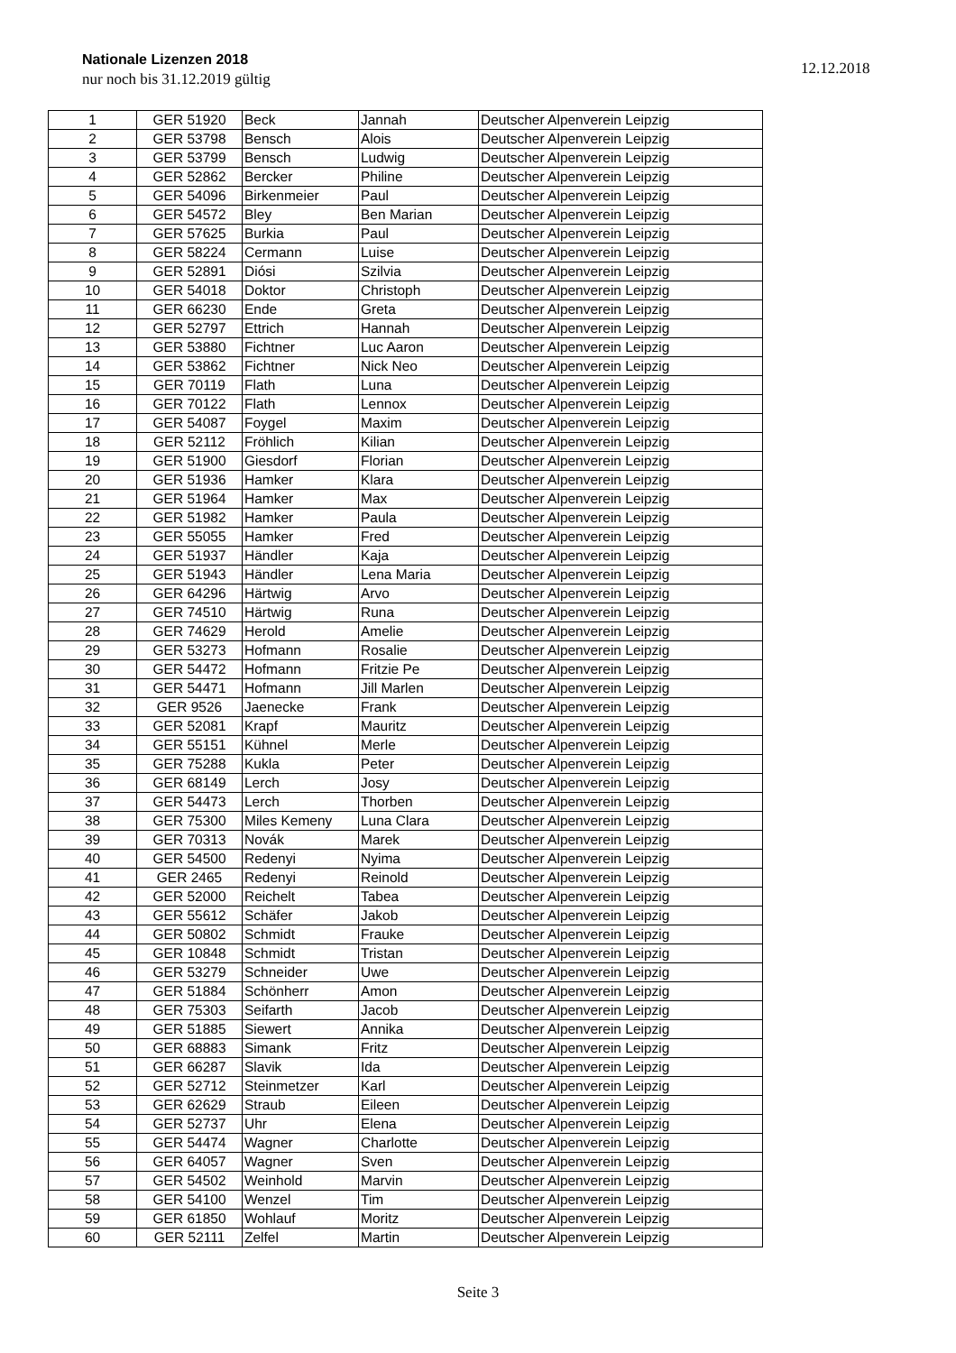Nationale Lizenzen 2018
nur noch bis 31.12.2019 gültig
12.12.2018
| 1 | GER 51920 | Beck | Jannah | Deutscher Alpenverein Leipzig |
| 2 | GER 53798 | Bensch | Alois | Deutscher Alpenverein Leipzig |
| 3 | GER 53799 | Bensch | Ludwig | Deutscher Alpenverein Leipzig |
| 4 | GER 52862 | Bercker | Philine | Deutscher Alpenverein Leipzig |
| 5 | GER 54096 | Birkenmeier | Paul | Deutscher Alpenverein Leipzig |
| 6 | GER 54572 | Bley | Ben Marian | Deutscher Alpenverein Leipzig |
| 7 | GER 57625 | Burkia | Paul | Deutscher Alpenverein Leipzig |
| 8 | GER 58224 | Cermann | Luise | Deutscher Alpenverein Leipzig |
| 9 | GER 52891 | Diósi | Szilvia | Deutscher Alpenverein Leipzig |
| 10 | GER 54018 | Doktor | Christoph | Deutscher Alpenverein Leipzig |
| 11 | GER 66230 | Ende | Greta | Deutscher Alpenverein Leipzig |
| 12 | GER 52797 | Ettrich | Hannah | Deutscher Alpenverein Leipzig |
| 13 | GER 53880 | Fichtner | Luc Aaron | Deutscher Alpenverein Leipzig |
| 14 | GER 53862 | Fichtner | Nick Neo | Deutscher Alpenverein Leipzig |
| 15 | GER 70119 | Flath | Luna | Deutscher Alpenverein Leipzig |
| 16 | GER 70122 | Flath | Lennox | Deutscher Alpenverein Leipzig |
| 17 | GER 54087 | Foygel | Maxim | Deutscher Alpenverein Leipzig |
| 18 | GER 52112 | Fröhlich | Kilian | Deutscher Alpenverein Leipzig |
| 19 | GER 51900 | Giesdorf | Florian | Deutscher Alpenverein Leipzig |
| 20 | GER 51936 | Hamker | Klara | Deutscher Alpenverein Leipzig |
| 21 | GER 51964 | Hamker | Max | Deutscher Alpenverein Leipzig |
| 22 | GER 51982 | Hamker | Paula | Deutscher Alpenverein Leipzig |
| 23 | GER 55055 | Hamker | Fred | Deutscher Alpenverein Leipzig |
| 24 | GER 51937 | Händler | Kaja | Deutscher Alpenverein Leipzig |
| 25 | GER 51943 | Händler | Lena Maria | Deutscher Alpenverein Leipzig |
| 26 | GER 64296 | Härtwig | Arvo | Deutscher Alpenverein Leipzig |
| 27 | GER 74510 | Härtwig | Runa | Deutscher Alpenverein Leipzig |
| 28 | GER 74629 | Herold | Amelie | Deutscher Alpenverein Leipzig |
| 29 | GER 53273 | Hofmann | Rosalie | Deutscher Alpenverein Leipzig |
| 30 | GER 54472 | Hofmann | Fritzie Pe | Deutscher Alpenverein Leipzig |
| 31 | GER 54471 | Hofmann | Jill Marlen | Deutscher Alpenverein Leipzig |
| 32 | GER 9526 | Jaenecke | Frank | Deutscher Alpenverein Leipzig |
| 33 | GER 52081 | Krapf | Mauritz | Deutscher Alpenverein Leipzig |
| 34 | GER 55151 | Kühnel | Merle | Deutscher Alpenverein Leipzig |
| 35 | GER 75288 | Kukla | Peter | Deutscher Alpenverein Leipzig |
| 36 | GER 68149 | Lerch | Josy | Deutscher Alpenverein Leipzig |
| 37 | GER 54473 | Lerch | Thorben | Deutscher Alpenverein Leipzig |
| 38 | GER 75300 | Miles Kemeny | Luna Clara | Deutscher Alpenverein Leipzig |
| 39 | GER 70313 | Novák | Marek | Deutscher Alpenverein Leipzig |
| 40 | GER 54500 | Redenyi | Nyima | Deutscher Alpenverein Leipzig |
| 41 | GER 2465 | Redenyi | Reinold | Deutscher Alpenverein Leipzig |
| 42 | GER 52000 | Reichelt | Tabea | Deutscher Alpenverein Leipzig |
| 43 | GER 55612 | Schäfer | Jakob | Deutscher Alpenverein Leipzig |
| 44 | GER 50802 | Schmidt | Frauke | Deutscher Alpenverein Leipzig |
| 45 | GER 10848 | Schmidt | Tristan | Deutscher Alpenverein Leipzig |
| 46 | GER 53279 | Schneider | Uwe | Deutscher Alpenverein Leipzig |
| 47 | GER 51884 | Schönherr | Amon | Deutscher Alpenverein Leipzig |
| 48 | GER 75303 | Seifarth | Jacob | Deutscher Alpenverein Leipzig |
| 49 | GER 51885 | Siewert | Annika | Deutscher Alpenverein Leipzig |
| 50 | GER 68883 | Simank | Fritz | Deutscher Alpenverein Leipzig |
| 51 | GER 66287 | Slavik | Ida | Deutscher Alpenverein Leipzig |
| 52 | GER 52712 | Steinmetzer | Karl | Deutscher Alpenverein Leipzig |
| 53 | GER 62629 | Straub | Eileen | Deutscher Alpenverein Leipzig |
| 54 | GER 52737 | Uhr | Elena | Deutscher Alpenverein Leipzig |
| 55 | GER 54474 | Wagner | Charlotte | Deutscher Alpenverein Leipzig |
| 56 | GER 64057 | Wagner | Sven | Deutscher Alpenverein Leipzig |
| 57 | GER 54502 | Weinhold | Marvin | Deutscher Alpenverein Leipzig |
| 58 | GER 54100 | Wenzel | Tim | Deutscher Alpenverein Leipzig |
| 59 | GER 61850 | Wohlauf | Moritz | Deutscher Alpenverein Leipzig |
| 60 | GER 52111 | Zelfel | Martin | Deutscher Alpenverein Leipzig |
Seite 3